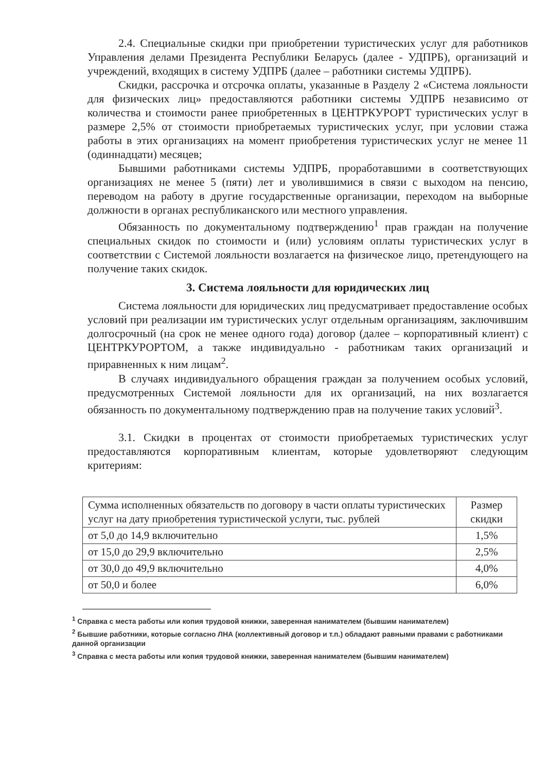2.4. Специальные скидки при приобретении туристических услуг для работников Управления делами Президента Республики Беларусь (далее - УДПРБ), организаций и учреждений, входящих в систему УДПРБ (далее – работники системы УДПРБ).
Скидки, рассрочка и отсрочка оплаты, указанные в Разделу 2 «Система лояльности для физических лиц» предоставляются работники системы УДПРБ независимо от количества и стоимости ранее приобретенных в ЦЕНТРКУРОРТ туристических услуг в размере 2,5% от стоимости приобретаемых туристических услуг, при условии стажа работы в этих организациях на момент приобретения туристических услуг не менее 11 (одиннадцати) месяцев;
Бывшими работниками системы УДПРБ, проработавшими в соответствующих организациях не менее 5 (пяти) лет и уволившимися в связи с выходом на пенсию, переводом на работу в другие государственные организации, переходом на выборные должности в органах республиканского или местного управления.
Обязанность по документальному подтверждению<sup>1</sup> прав граждан на получение специальных скидок по стоимости и (или) условиям оплаты туристических услуг в соответствии с Системой лояльности возлагается на физическое лицо, претендующего на получение таких скидок.
3. Система лояльности для юридических лиц
Система лояльности для юридических лиц предусматривает предоставление особых условий при реализации им туристических услуг отдельным организациям, заключившим долгосрочный (на срок не менее одного года) договор (далее – корпоративный клиент) с ЦЕНТРКУРОРТОМ, а также индивидуально - работникам таких организаций и приравненных к ним лицам<sup>2</sup>.
В случаях индивидуального обращения граждан за получением особых условий, предусмотренных Системой лояльности для их организаций, на них возлагается обязанность по документальному подтверждению прав на получение таких условий<sup>3</sup>.
3.1. Скидки в процентах от стоимости приобретаемых туристических услуг предоставляются корпоративным клиентам, которые удовлетворяют следующим критериям:
| Сумма исполненных обязательств по договору в части оплаты туристических услуг на дату приобретения туристической услуги, тыс. рублей | Размер скидки |
| --- | --- |
| от 5,0 до 14,9 включительно | 1,5% |
| от 15,0 до 29,9 включительно | 2,5% |
| от 30,0 до 49,9 включительно | 4,0% |
| от 50,0 и более | 6,0% |
<sup>1</sup> Справка с места работы или копия трудовой книжки, заверенная нанимателем (бывшим нанимателем)
<sup>2</sup> Бывшие работники, которые согласно ЛНА (коллективный договор и т.п.) обладают равными правами с работниками данной организации
<sup>3</sup> Справка с места работы или копия трудовой книжки, заверенная нанимателем (бывшим нанимателем)